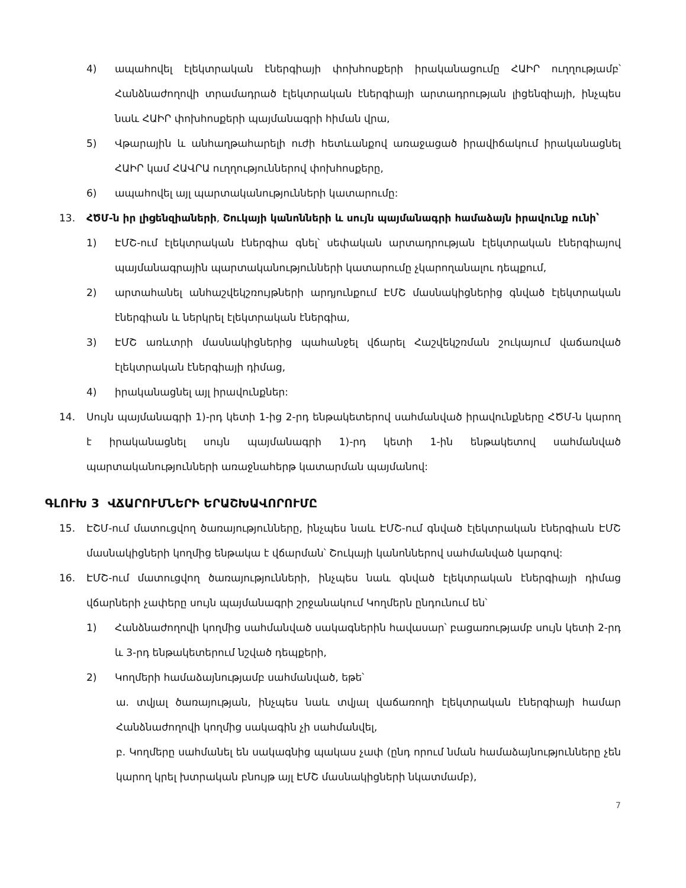4) ապահովել էլեկտրական էներգիայի փոխհոսքերի իրականացումը ՀԱԻՐ ուղղությամբ՝ Հանձնաժողովի տրամադրած էլեկտրական էներգիայի արտադրության լիցենզիայի, ինչպես նաև ՀԱԻՐ փոխհոսքերի պայմանագրի հիման վրա,
5) Վթարային և անհաղթահարելի ուժի հետևանքով առաջացած իրավիճակում իրականացնել ՀԱԻՐ կամ ՀԱՎՐԱ ուղղություններով փոխհոսքերը,
6) ապահովել այլ պարտականությունների կատարումը:
13. ՀԾՄ-ն իր լիցենզիաների, Շուկայի կանոնների և սույն պայմանագրի համաձայն իրավունք ունի՝
1) ԷՄՇ-ում էլեկտրական էներգիա գնել՝ սեփական արտադրության էլեկտրական էներգիայով պայմանագրային պարտականությունների կատարումը չկարողանալու դեպքում,
2) արտահանել անհաշվեկշռույթների արդյունքում ԷՄՇ մասնակիցներից գնված էլեկտրական էներգիան և ներկրել էլեկտրական էներգիա,
3) ԷՄՇ առևտրի մասնակիցներից պահանջել վճարել Հաշվեկշռման շուկայում վաճառված էլեկտրական էներգիայի դիմաց,
4) իրականացնել այլ իրավունքներ:
14. Սույն պայմանագրի 1)-րդ կետի 1-ից 2-րդ ենթակետերով սահմանված իրավունքները ՀԾՄ-ն կարող է իրականացնել սույն պայմանագրի 1)-րդ կետի 1-ին ենթակետով սահմանված պարտականությունների առաջնահերթ կատարման պայմանով:
ԳԼՈՒԽ 3 ՎՃԱՐՈՒՄՆԵՐԻ ԵՐԱՇԽԱՎՈՐՈՒՄԸ
15. ԷՇՄ-ում մատուցվող ծառայությունները, ինչպես նաև ԷՄՇ-ում գնված էլեկտրական էներգիան ԷՄՇ մասնակիցների կողմից ենթակա է վճարման՝ Շուկայի կանոններով սահմանված կարգով:
16. ԷՄՇ-ում մատուցվող ծառայությունների, ինչպես նաև գնված էլեկտրական էներգիայի դիմաց վճարների չափերը սույն պայմանագրի շրջանակում Կողմերն ընդունում են՝
1) Հանձնաժողովի կողմից սահմանված սակագներին հավասար՝ բացառությամբ սույն կետի 2-րդ և 3-րդ ենթակետերում նշված դեպքերի,
2) Կողմերի համաձայնությամբ սահմանված, եթե՝
ա. տվյալ ծառայության, ինչպես նաև տվյալ վաճառողի էլեկտրական էներգիայի համար Հանձնաժողովի կողմից սակագին չի սահմանվել,
բ. Կողմերը սահմանել են սակագնից պակաս չափ (ընդ որում նման համաձայնությունները չեն կարող կրել խտրական բնույթ այլ ԷՄՇ մասնակիցների նկատմամբ),
7